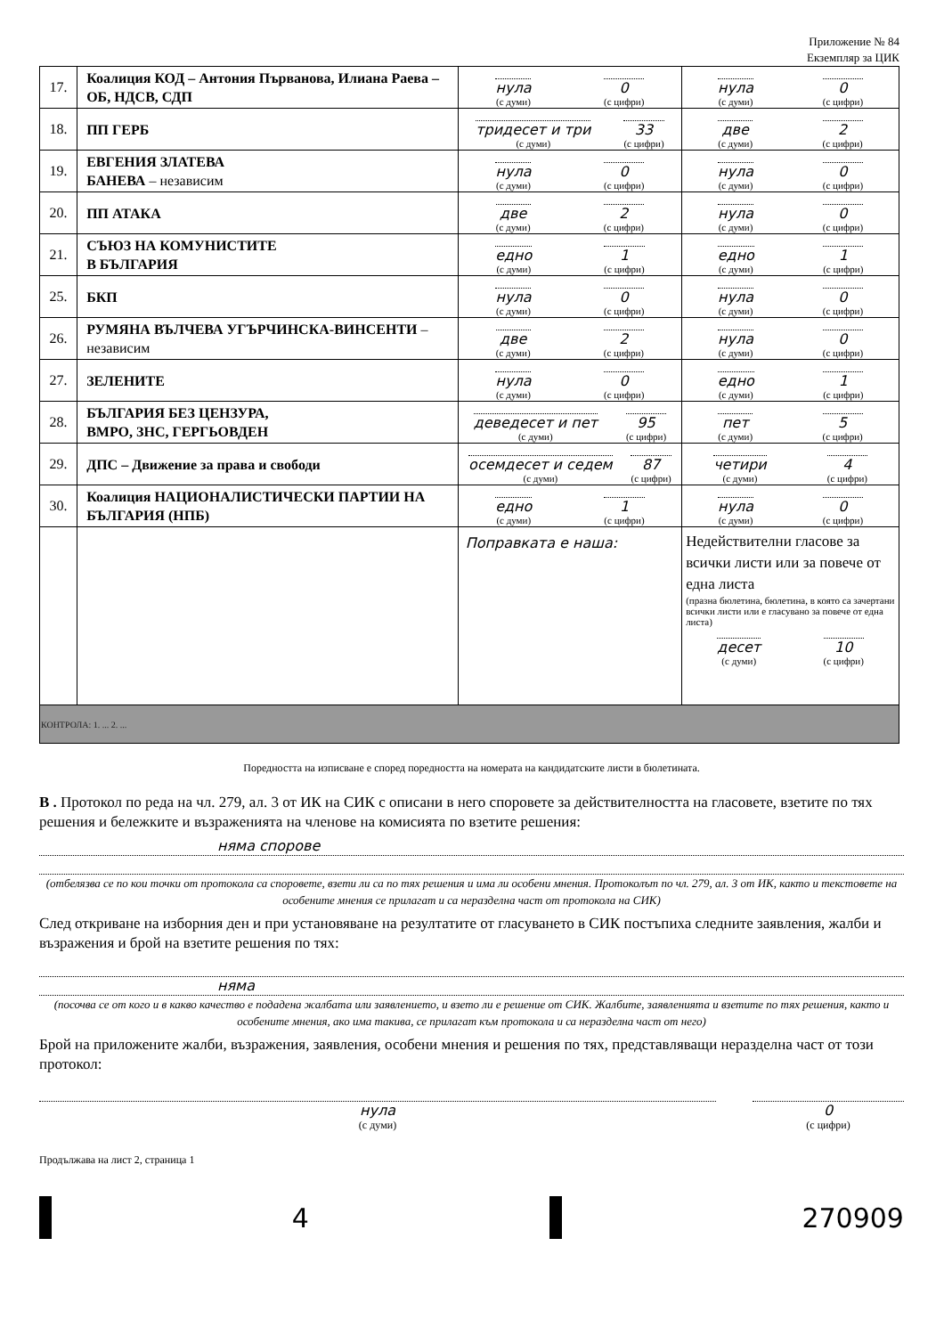Приложение № 84
Екземпляр за ЦИК
| 17. | Коалиция КОД – Антония Първанова, Илиана Раева – ОБ, НДСВ, СДП | нула (с думи) 0 (с цифри) | нула (с думи) 0 (с цифри) |
| 18. | ПП ГЕРБ | тридесет и три (с думи) 33 (с цифри) | две (с думи) 2 (с цифри) |
| 19. | ЕВГЕНИЯ ЗЛАТЕВА БАНЕВА – независим | нула (с думи) 0 (с цифри) | нула (с думи) 0 (с цифри) |
| 20. | ПП АТАКА | две (с думи) 2 (с цифри) | нула (с думи) 0 (с цифри) |
| 21. | СЪЮЗ НА КОМУНИСТИТЕ В БЪЛГАРИЯ | едно (с думи) 1 (с цифри) | едно (с думи) 1 (с цифри) |
| 25. | БКП | нула (с думи) 0 (с цифри) | нула (с думи) 0 (с цифри) |
| 26. | РУМЯНА ВЪЛЧЕВА УГЪРЧИНСКА-ВИНСЕНТИ – независим | две (с думи) 2 (с цифри) | нула (с думи) 0 (с цифри) |
| 27. | ЗЕЛЕНИТЕ | нула (с думи) 0 (с цифри) | едно (с думи) 1 (с цифри) |
| 28. | БЪЛГАРИЯ БЕЗ ЦЕНЗУРА, ВМРО, ЗНС, ГЕРГЬОВДЕН | деведесет и пет (с думи) 95 (с цифри) | пет (с думи) 5 (с цифри) |
| 29. | ДПС – Движение за права и свободи | осемдесет и седем (с думи) 87 (с цифри) | четири (с думи) 4 (с цифри) |
| 30. | Коалиция НАЦИОНАЛИСТИЧЕСКИ ПАРТИИ НА БЪЛГАРИЯ (НПБ) | едно (с думи) 1 (с цифри) | нула (с думи) 0 (с цифри) |
| | | Поправката е наша: | Недействителни гласове за всички листи или за повече от една листа (празна бюлетина, бюлетина, в която са зачертани всички листи или е гласувано за повече от една листа) десет (с думи) 10 (с цифри) |
| КОНТРОЛА: 1. ... 2. ... | | | |
Поредността на изписване е според поредността на номерата на кандидатските листи в бюлетината.
В . Протокол по реда на чл. 279, ал. 3 от ИК на СИК с описани в него споровете за действителността на гласовете, взетите по тях решения и бележките и възраженията на членове на комисията по взетите решения:
няма спорове
(отбелязва се по кои точки от протокола са споровете, взети ли са по тях решения и има ли особени мнения. Протоколът по чл. 279, ал. 3 от ИК, както и текстовете на особените мнения се прилагат и са неразделна част от протокола на СИК)
След откриване на изборния ден и при установяване на резултатите от гласуването в СИК постъпиха следните заявления, жалби и възражения и брой на взетите решения по тях:
няма
(посочва се от кого и в какво качество е подадена жалбата или заявлението, и взето ли е решение от СИК. Жалбите, заявленията и взетите по тях решения, както и особените мнения, ако има такива, се прилагат към протокола и са неразделна част от него)
Брой на приложените жалби, възражения, заявления, особени мнения и решения по тях, представляващи неразделна част от този протокол:
нула
(с думи)
0
(с цифри)
Продължава на лист 2, страница 1
4 270909